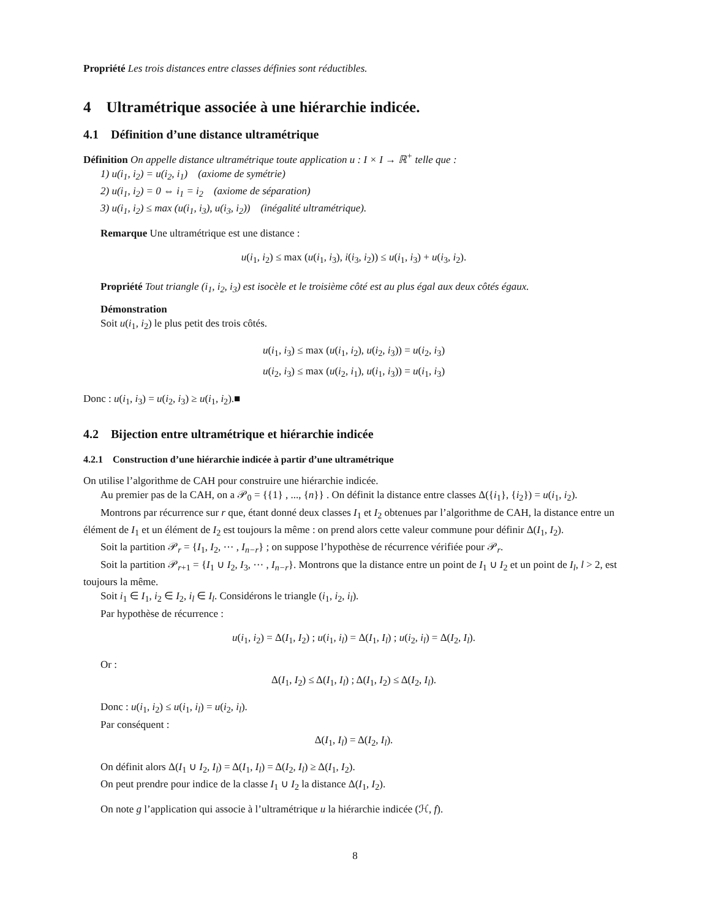Propriété Les trois distances entre classes définies sont réductibles.
4 Ultramétrique associée à une hiérarchie indicée.
4.1 Définition d’une distance ultramétrique
Définition On appelle distance ultramétrique toute application u : I × I → ℝ<sup>+</sup> telle que :
1) u(i<sub>1</sub>, i<sub>2</sub>) = u(i<sub>2</sub>, i<sub>1</sub>) (axiome de symétrie)
2) u(i<sub>1</sub>, i<sub>2</sub>) = 0 ⇔ i<sub>1</sub> = i<sub>2</sub> (axiome de séparation)
3) u(i<sub>1</sub>, i<sub>2</sub>) ≤ max (u(i<sub>1</sub>, i<sub>3</sub>), u(i<sub>3</sub>, i<sub>2</sub>)) (inégalité ultramétrique).
Remarque Une ultramétrique est une distance :
u(i<sub>1</sub>, i<sub>2</sub>) ≤ max (u(i<sub>1</sub>, i<sub>3</sub>), i(i<sub>3</sub>, i<sub>2</sub>)) ≤ u(i<sub>1</sub>, i<sub>3</sub>) + u(i<sub>3</sub>, i<sub>2</sub>).
Propriété Tout triangle (i<sub>1</sub>, i<sub>2</sub>, i<sub>3</sub>) est isocèle et le troisième côté est au plus égal aux deux côtés égaux.
Démonstration
Soit u(i<sub>1</sub>, i<sub>2</sub>) le plus petit des trois côtés.
u(i<sub>1</sub>, i<sub>3</sub>) ≤ max (u(i<sub>1</sub>, i<sub>2</sub>), u(i<sub>2</sub>, i<sub>3</sub>)) = u(i<sub>2</sub>, i<sub>3</sub>)
u(i<sub>2</sub>, i<sub>3</sub>) ≤ max (u(i<sub>2</sub>, i<sub>1</sub>), u(i<sub>1</sub>, i<sub>3</sub>)) = u(i<sub>1</sub>, i<sub>3</sub>)
Donc : u(i<sub>1</sub>, i<sub>3</sub>) = u(i<sub>2</sub>, i<sub>3</sub>) ≥ u(i<sub>1</sub>, i<sub>2</sub>).■
4.2 Bijection entre ultramétrique et hiérarchie indicée
4.2.1 Construction d’une hiérarchie indicée à partir d’une ultramétrique
On utilise l’algorithme de CAH pour construire une hiérarchie indicée.
Au premier pas de la CAH, on a 𝒫<sub>0</sub> = {{1} , ..., {n}} . On définit la distance entre classes Δ({i<sub>1</sub>}, {i<sub>2</sub>}) = u(i<sub>1</sub>, i<sub>2</sub>).
Montrons par récurrence sur r que, étant donné deux classes I<sub>1</sub> et I<sub>2</sub> obtenues par l’algorithme de CAH, la distance entre un élément de I<sub>1</sub> et un élément de I<sub>2</sub> est toujours la même : on prend alors cette valeur commune pour définir Δ(I<sub>1</sub>, I<sub>2</sub>).
Soit la partition 𝒫<sub>r</sub> = {I<sub>1</sub>, I<sub>2</sub>, ⋯ , I<sub>n−r</sub>} ; on suppose l’hypothèse de récurrence vérifiée pour 𝒫<sub>r</sub>.
Soit la partition 𝒫<sub>r+1</sub> = {I<sub>1</sub> ∪ I<sub>2</sub>, I<sub>3</sub>, ⋯ , I<sub>n−r</sub>}. Montrons que la distance entre un point de I<sub>1</sub> ∪ I<sub>2</sub> et un point de I<sub>l</sub>, l > 2, est toujours la même.
Soit i<sub>1</sub> ∈ I<sub>1</sub>, i<sub>2</sub> ∈ I<sub>2</sub>, i<sub>l</sub> ∈ I<sub>l</sub>. Considérons le triangle (i<sub>1</sub>, i<sub>2</sub>, i<sub>l</sub>).
Par hypothèse de récurrence :
u(i<sub>1</sub>, i<sub>2</sub>) = Δ(I<sub>1</sub>, I<sub>2</sub>) ; u(i<sub>1</sub>, i<sub>l</sub>) = Δ(I<sub>1</sub>, I<sub>l</sub>) ; u(i<sub>2</sub>, i<sub>l</sub>) = Δ(I<sub>2</sub>, I<sub>l</sub>).
Or :
Δ(I<sub>1</sub>, I<sub>2</sub>) ≤ Δ(I<sub>1</sub>, I<sub>l</sub>) ; Δ(I<sub>1</sub>, I<sub>2</sub>) ≤ Δ(I<sub>2</sub>, I<sub>l</sub>).
Donc : u(i<sub>1</sub>, i<sub>2</sub>) ≤ u(i<sub>1</sub>, i<sub>l</sub>) = u(i<sub>2</sub>, i<sub>l</sub>).
Par conséquent :
Δ(I<sub>1</sub>, I<sub>l</sub>) = Δ(I<sub>2</sub>, I<sub>l</sub>).
On définit alors Δ(I<sub>1</sub> ∪ I<sub>2</sub>, I<sub>l</sub>) = Δ(I<sub>1</sub>, I<sub>l</sub>) = Δ(I<sub>2</sub>, I<sub>l</sub>) ≥ Δ(I<sub>1</sub>, I<sub>2</sub>).
On peut prendre pour indice de la classe I<sub>1</sub> ∪ I<sub>2</sub> la distance Δ(I<sub>1</sub>, I<sub>2</sub>).
On note g l’application qui associe à l’ultramétrique u la hiérarchie indicée (ℋ, f).
8